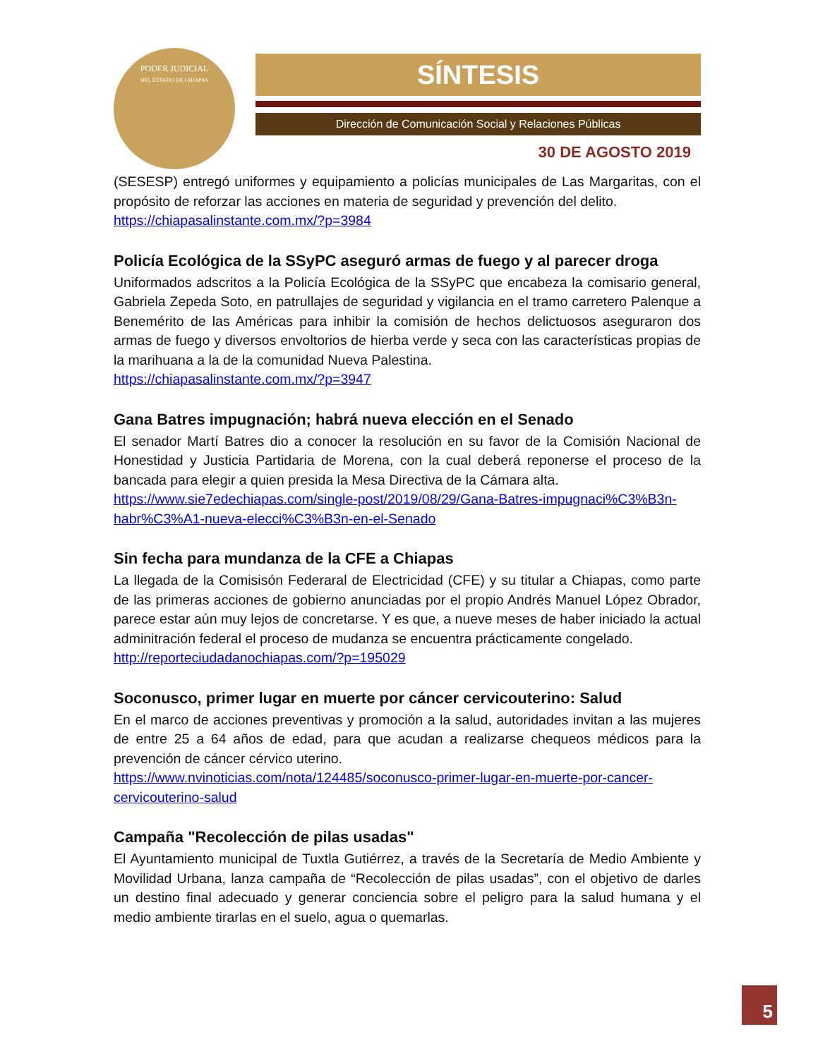PODER JUDICIAL
DEL ESTADO DE CHIAPAS
SÍNTESIS
Dirección de Comunicación Social y Relaciones Públicas
30 DE AGOSTO 2019
(SESESP) entregó uniformes y equipamiento a policías municipales de Las Margaritas, con el propósito de reforzar las acciones en materia de seguridad y prevención del delito.
https://chiapasalinstante.com.mx/?p=3984
Policía Ecológica de la SSyPC aseguró armas de fuego y al parecer droga
Uniformados adscritos a la Policía Ecológica de la SSyPC que encabeza la comisario general, Gabriela Zepeda Soto, en patrullajes de seguridad y vigilancia en el tramo carretero Palenque a Benemérito de las Américas para inhibir la comisión de hechos delictuosos aseguraron dos armas de fuego y diversos envoltorios de hierba verde y seca con las características propias de la marihuana a la de la comunidad Nueva Palestina.
https://chiapasalinstante.com.mx/?p=3947
Gana Batres impugnación; habrá nueva elección en el Senado
El senador Martí Batres dio a conocer la resolución en su favor de la Comisión Nacional de Honestidad y Justicia Partidaria de Morena, con la cual deberá reponerse el proceso de la bancada para elegir a quien presida la Mesa Directiva de la Cámara alta.
https://www.sie7edechiapas.com/single-post/2019/08/29/Gana-Batres-impugnaci%C3%B3n-habr%C3%A1-nueva-elecci%C3%B3n-en-el-Senado
Sin fecha para mundanza de la CFE a Chiapas
La llegada de la Comisisón Federaral de Electricidad (CFE) y su titular a Chiapas, como parte de las primeras acciones de gobierno anunciadas por el propio Andrés Manuel López Obrador, parece estar aún muy lejos de concretarse. Y es que, a nueve meses de haber iniciado la actual adminitración federal el proceso de mudanza se encuentra prácticamente congelado.
http://reporteciudadanochiapas.com/?p=195029
Soconusco, primer lugar en muerte por cáncer cervicouterino: Salud
En el marco de acciones preventivas y promoción a la salud, autoridades invitan a las mujeres de entre 25 a 64 años de edad, para que acudan a realizarse chequeos médicos para la prevención de cáncer cérvico uterino.
https://www.nvinoticias.com/nota/124485/soconusco-primer-lugar-en-muerte-por-cancer-cervicouterino-salud
Campaña "Recolección de pilas usadas"
El Ayuntamiento municipal de Tuxtla Gutiérrez, a través de la Secretaría de Medio Ambiente y Movilidad Urbana, lanza campaña de “Recolección de pilas usadas”, con el objetivo de darles un destino final adecuado y generar conciencia sobre el peligro para la salud humana y el medio ambiente tirarlas en el suelo, agua o quemarlas.
5